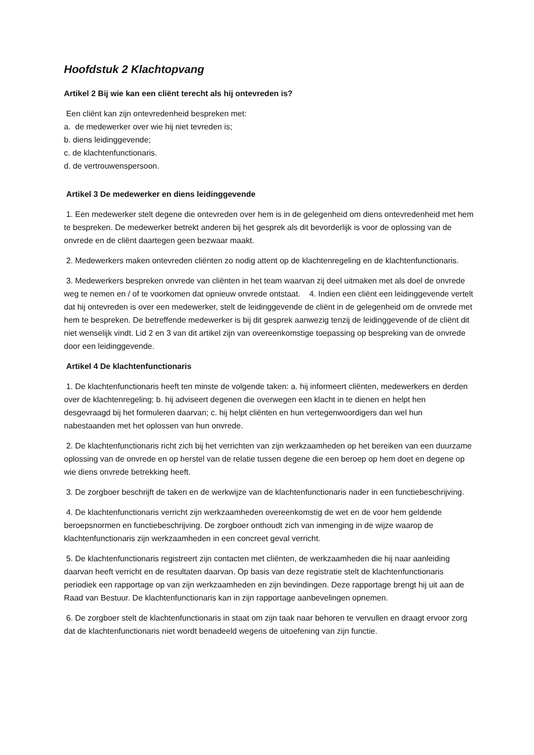Hoofdstuk 2 Klachtopvang
Artikel 2 Bij wie kan een cliënt terecht als hij ontevreden is?
Een cliënt kan zijn ontevredenheid bespreken met:
a. de medewerker over wie hij niet tevreden is;
b. diens leidinggevende;
c. de klachtenfunctionaris.
d. de vertrouwenspersoon.
Artikel 3 De medewerker en diens leidinggevende
1. Een medewerker stelt degene die ontevreden over hem is in de gelegenheid om diens ontevredenheid met hem te bespreken. De medewerker betrekt anderen bij het gesprek als dit bevorderlijk is voor de oplossing van de onvrede en de cliënt daartegen geen bezwaar maakt.
2. Medewerkers maken ontevreden cliënten zo nodig attent op de klachtenregeling en de klachtenfunctionaris.
3. Medewerkers bespreken onvrede van cliënten in het team waarvan zij deel uitmaken met als doel de onvrede weg te nemen en / of te voorkomen dat opnieuw onvrede ontstaat. 4. Indien een cliënt een leidinggevende vertelt dat hij ontevreden is over een medewerker, stelt de leidinggevende de cliënt in de gelegenheid om de onvrede met hem te bespreken. De betreffende medewerker is bij dit gesprek aanwezig tenzij de leidinggevende of de cliënt dit niet wenselijk vindt. Lid 2 en 3 van dit artikel zijn van overeenkomstige toepassing op bespreking van de onvrede door een leidinggevende.
Artikel 4 De klachtenfunctionaris
1. De klachtenfunctionaris heeft ten minste de volgende taken: a. hij informeert cliënten, medewerkers en derden over de klachtenregeling; b. hij adviseert degenen die overwegen een klacht in te dienen en helpt hen desgevraagd bij het formuleren daarvan; c. hij helpt cliënten en hun vertegenwoordigers dan wel hun nabestaanden met het oplossen van hun onvrede.
2. De klachtenfunctionaris richt zich bij het verrichten van zijn werkzaamheden op het bereiken van een duurzame oplossing van de onvrede en op herstel van de relatie tussen degene die een beroep op hem doet en degene op wie diens onvrede betrekking heeft.
3. De zorgboer beschrijft de taken en de werkwijze van de klachtenfunctionaris nader in een functiebeschrijving.
4. De klachtenfunctionaris verricht zijn werkzaamheden overeenkomstig de wet en de voor hem geldende beroepsnormen en functiebeschrijving. De zorgboer onthoudt zich van inmenging in de wijze waarop de klachtenfunctionaris zijn werkzaamheden in een concreet geval verricht.
5. De klachtenfunctionaris registreert zijn contacten met cliënten, de werkzaamheden die hij naar aanleiding daarvan heeft verricht en de resultaten daarvan. Op basis van deze registratie stelt de klachtenfunctionaris periodiek een rapportage op van zijn werkzaamheden en zijn bevindingen. Deze rapportage brengt hij uit aan de Raad van Bestuur. De klachtenfunctionaris kan in zijn rapportage aanbevelingen opnemen.
6. De zorgboer stelt de klachtenfunctionaris in staat om zijn taak naar behoren te vervullen en draagt ervoor zorg dat de klachtenfunctionaris niet wordt benadeeld wegens de uitoefening van zijn functie.